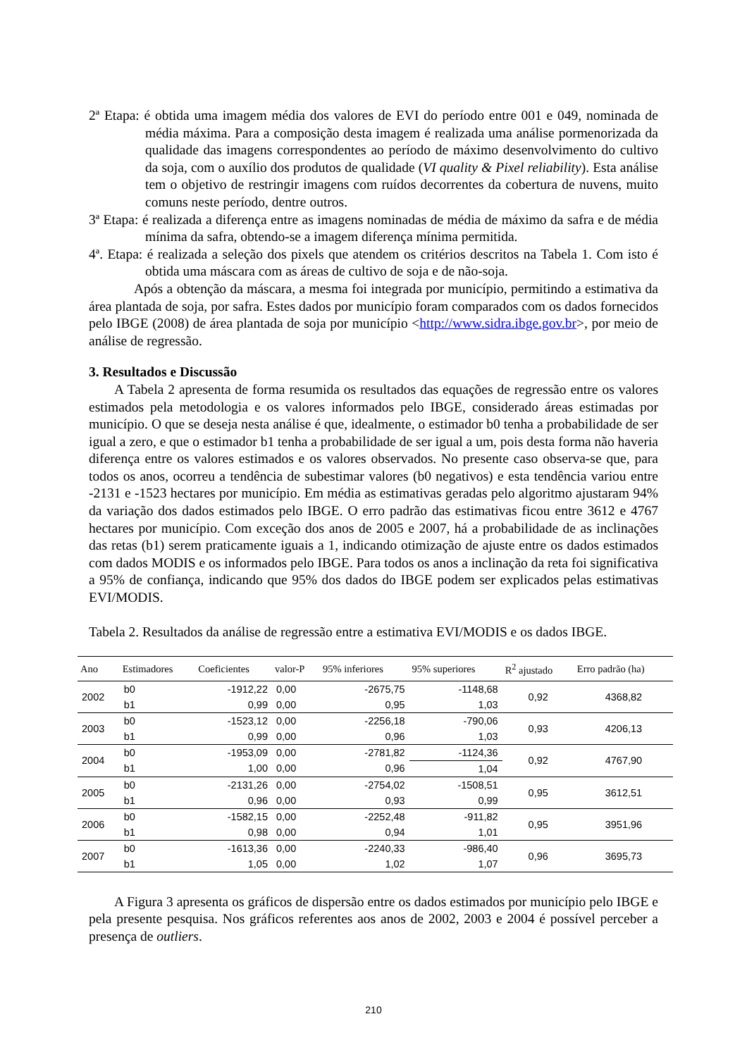2ª Etapa: é obtida uma imagem média dos valores de EVI do período entre 001 e 049, nominada de média máxima. Para a composição desta imagem é realizada uma análise pormenorizada da qualidade das imagens correspondentes ao período de máximo desenvolvimento do cultivo da soja, com o auxílio dos produtos de qualidade (VI quality & Pixel reliability). Esta análise tem o objetivo de restringir imagens com ruídos decorrentes da cobertura de nuvens, muito comuns neste período, dentre outros.
3ª Etapa: é realizada a diferença entre as imagens nominadas de média de máximo da safra e de média mínima da safra, obtendo-se a imagem diferença mínima permitida.
4ª. Etapa: é realizada a seleção dos pixels que atendem os critérios descritos na Tabela 1. Com isto é obtida uma máscara com as áreas de cultivo de soja e de não-soja.
Após a obtenção da máscara, a mesma foi integrada por município, permitindo a estimativa da área plantada de soja, por safra. Estes dados por município foram comparados com os dados fornecidos pelo IBGE (2008) de área plantada de soja por município <http://www.sidra.ibge.gov.br>, por meio de análise de regressão.
3. Resultados e Discussão
A Tabela 2 apresenta de forma resumida os resultados das equações de regressão entre os valores estimados pela metodologia e os valores informados pelo IBGE, considerado áreas estimadas por município. O que se deseja nesta análise é que, idealmente, o estimador b0 tenha a probabilidade de ser igual a zero, e que o estimador b1 tenha a probabilidade de ser igual a um, pois desta forma não haveria diferença entre os valores estimados e os valores observados. No presente caso observa-se que, para todos os anos, ocorreu a tendência de subestimar valores (b0 negativos) e esta tendência variou entre -2131 e -1523 hectares por município. Em média as estimativas geradas pelo algoritmo ajustaram 94% da variação dos dados estimados pelo IBGE. O erro padrão das estimativas ficou entre 3612 e 4767 hectares por município. Com exceção dos anos de 2005 e 2007, há a probabilidade de as inclinações das retas (b1) serem praticamente iguais a 1, indicando otimização de ajuste entre os dados estimados com dados MODIS e os informados pelo IBGE. Para todos os anos a inclinação da reta foi significativa a 95% de confiança, indicando que 95% dos dados do IBGE podem ser explicados pelas estimativas EVI/MODIS.
Tabela 2. Resultados da análise de regressão entre a estimativa EVI/MODIS e os dados IBGE.
| Ano | Estimadores | Coeficientes | valor-P | 95% inferiores | 95% superiores | R<sup>2</sup> ajustado | Erro padrão (ha) |
| --- | --- | --- | --- | --- | --- | --- | --- |
| 2002 | b0 | -1912,22 | 0,00 | -2675,75 | -1148,68 | 0,92 | 4368,82 |
| | b1 | 0,99 | 0,00 | 0,95 | 1,03 | | |
| 2003 | b0 | -1523,12 | 0,00 | -2256,18 | -790,06 | 0,93 | 4206,13 |
| | b1 | 0,99 | 0,00 | 0,96 | 1,03 | | |
| 2004 | b0 | -1953,09 | 0,00 | -2781,82 | -1124,36 | 0,92 | 4767,90 |
| | b1 | 1,00 | 0,00 | 0,96 | 1,04 | | |
| 2005 | b0 | -2131,26 | 0,00 | -2754,02 | -1508,51 | 0,95 | 3612,51 |
| | b1 | 0,96 | 0,00 | 0,93 | 0,99 | | |
| 2006 | b0 | -1582,15 | 0,00 | -2252,48 | -911,82 | 0,95 | 3951,96 |
| | b1 | 0,98 | 0,00 | 0,94 | 1,01 | | |
| 2007 | b0 | -1613,36 | 0,00 | -2240,33 | -986,40 | 0,96 | 3695,73 |
| | b1 | 1,05 | 0,00 | 1,02 | 1,07 | | |
A Figura 3 apresenta os gráficos de dispersão entre os dados estimados por município pelo IBGE e pela presente pesquisa. Nos gráficos referentes aos anos de 2002, 2003 e 2004 é possível perceber a presença de outliers.
210